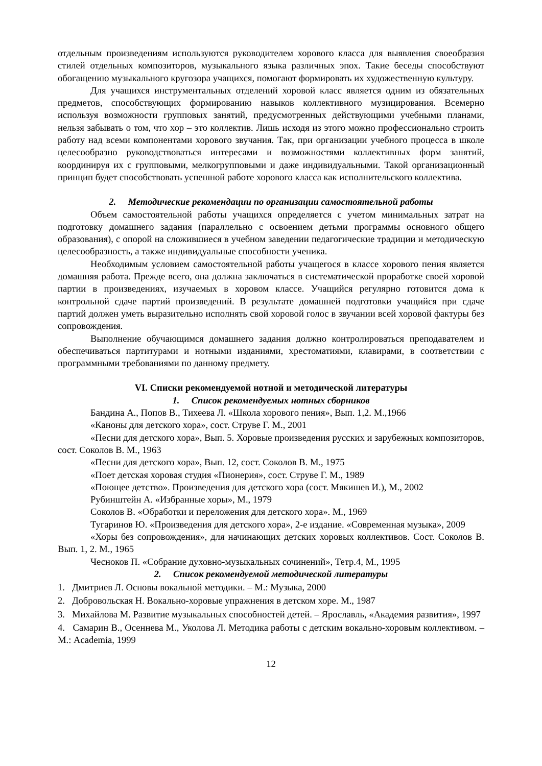отдельным произведениям используются руководителем хорового класса для выявления своеобразия стилей отдельных композиторов, музыкального языка различных эпох. Такие беседы способствуют обогащению музыкального кругозора учащихся, помогают формировать их художественную культуру.
Для учащихся инструментальных отделений хоровой класс является одним из обязательных предметов, способствующих формированию навыков коллективного музицирования. Всемерно используя возможности групповых занятий, предусмотренных действующими учебными планами, нельзя забывать о том, что хор – это коллектив. Лишь исходя из этого можно профессионально строить работу над всеми компонентами хорового звучания. Так, при организации учебного процесса в школе целесообразно руководствоваться интересами и возможностями коллективных форм занятий, координируя их с групповыми, мелкогрупповыми и даже индивидуальными. Такой организационный принцип будет способствовать успешной работе хорового класса как исполнительского коллектива.
2. Методические рекомендации по организации самостоятельной работы
Объем самостоятельной работы учащихся определяется с учетом минимальных затрат на подготовку домашнего задания (параллельно с освоением детьми программы основного общего образования), с опорой на сложившиеся в учебном заведении педагогические традиции и методическую целесообразность, а также индивидуальные способности ученика.
Необходимым условием самостоятельной работы учащегося в классе хорового пения является домашняя работа. Прежде всего, она должна заключаться в систематической проработке своей хоровой партии в произведениях, изучаемых в хоровом классе. Учащийся регулярно готовится дома к контрольной сдаче партий произведений. В результате домашней подготовки учащийся при сдаче партий должен уметь выразительно исполнять свой хоровой голос в звучании всей хоровой фактуры без сопровождения.
Выполнение обучающимся домашнего задания должно контролироваться преподавателем и обеспечиваться партитурами и нотными изданиями, хрестоматиями, клавирами, в соответствии с программными требованиями по данному предмету.
VI. Списки рекомендуемой нотной и методической литературы
1. Список рекомендуемых нотных сборников
Бандина А., Попов В., Тихеева Л. «Школа хорового пения», Вып. 1,2. М.,1966
«Каноны для детского хора», сост. Струве Г. М., 2001
«Песни для детского хора», Вып. 5. Хоровые произведения русских и зарубежных композиторов, сост. Соколов В. М., 1963
«Песни для детского хора», Вып. 12, сост. Соколов В. М., 1975
«Поет детская хоровая студия «Пионерия», сост. Струве Г. М., 1989
«Поющее детство». Произведения для детского хора (сост. Мякишев И.), М., 2002
Рубинштейн А. «Избранные хоры», М., 1979
Соколов В. «Обработки и переложения для детского хора». М., 1969
Тугаринов Ю. «Произведения для детского хора», 2-е издание. «Современная музыка», 2009
«Хоры без сопровождения», для начинающих детских хоровых коллективов. Сост. Соколов В. Вып. 1, 2. М., 1965
Чесноков П. «Собрание духовно-музыкальных сочинений», Тетр.4, М., 1995
2. Список рекомендуемой методической литературы
1. Дмитриев Л. Основы вокальной методики. – М.: Музыка, 2000
2. Добровольская Н. Вокально-хоровые упражнения в детском хоре. М., 1987
3. Михайлова М. Развитие музыкальных способностей детей. – Ярославль, «Академия развития», 1997
4. Самарин В., Осеннева М., Уколова Л. Методика работы с детским вокально-хоровым коллективом. – М.: Academia, 1999
12